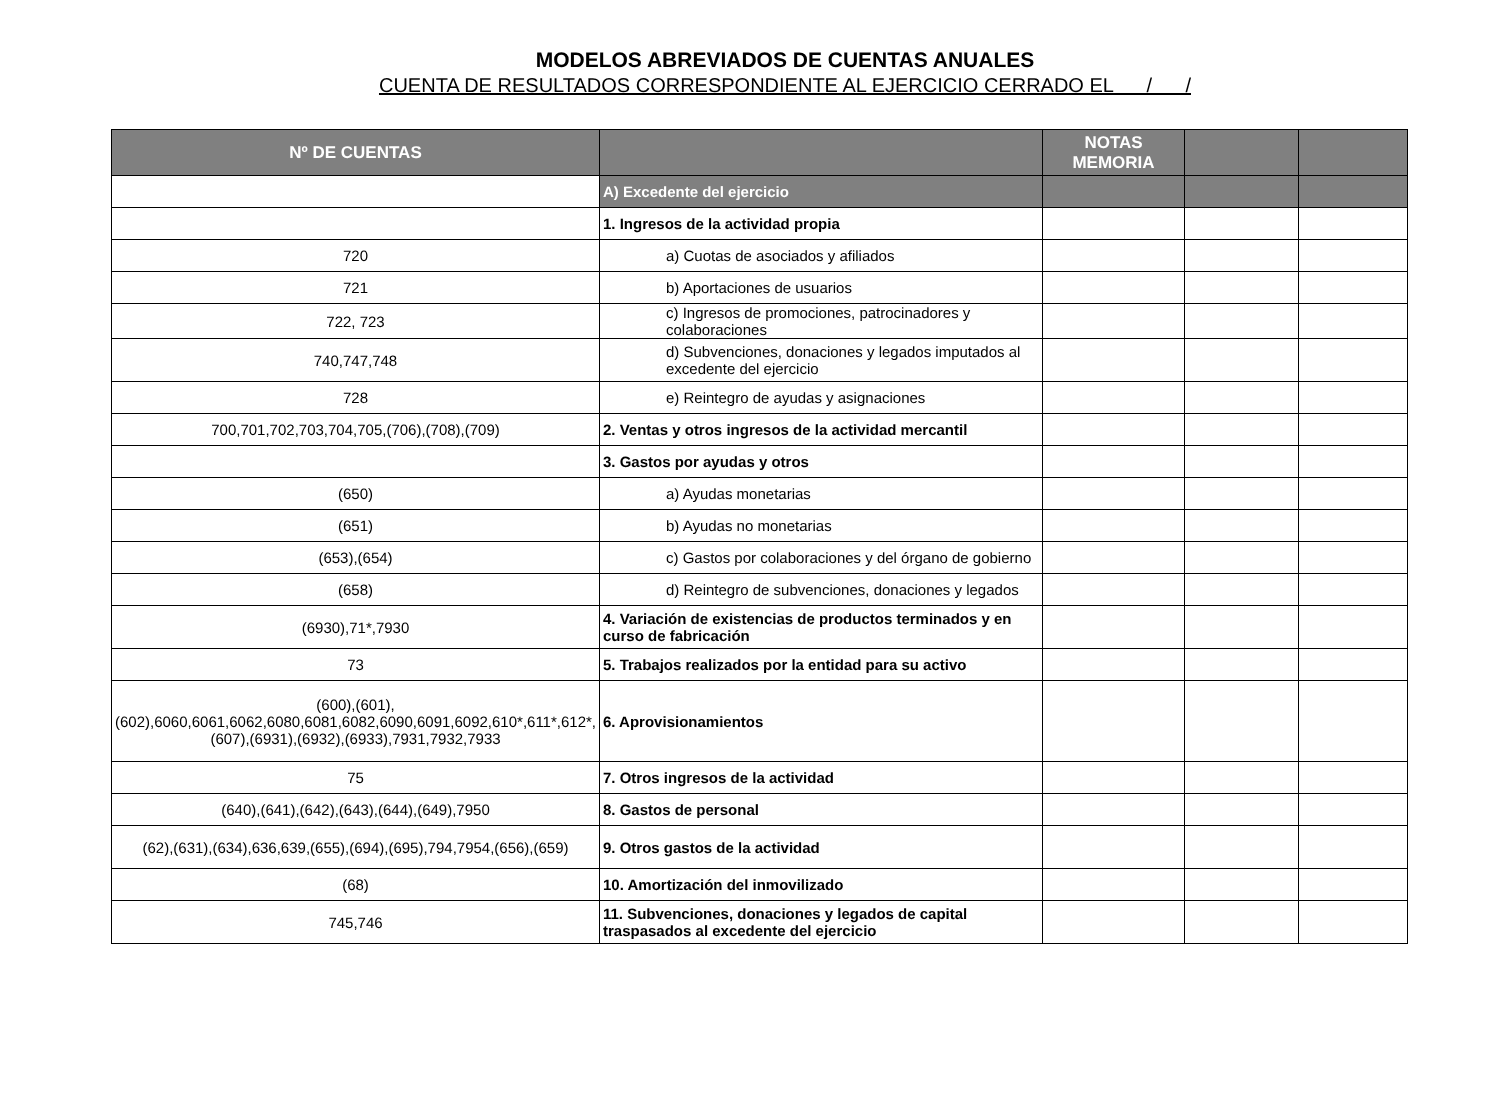MODELOS ABREVIADOS DE CUENTAS ANUALES
CUENTA DE RESULTADOS CORRESPONDIENTE AL EJERCICIO CERRADO EL / /
| Nº DE CUENTAS | | NOTAS MEMORIA | | |
| --- | --- | --- | --- | --- |
| | A) Excedente del ejercicio | | | |
| | 1. Ingresos de la actividad propia | | | |
| 720 | a) Cuotas de asociados y afiliados | | | |
| 721 | b) Aportaciones de usuarios | | | |
| 722, 723 | c) Ingresos de promociones, patrocinadores y colaboraciones | | | |
| 740,747,748 | d) Subvenciones, donaciones y legados imputados al excedente del ejercicio | | | |
| 728 | e) Reintegro de ayudas y asignaciones | | | |
| 700,701,702,703,704,705,(706),(708),(709) | 2. Ventas y otros ingresos de la actividad mercantil | | | |
| | 3. Gastos por ayudas y otros | | | |
| (650) | a) Ayudas monetarias | | | |
| (651) | b) Ayudas no monetarias | | | |
| (653),(654) | c) Gastos por colaboraciones y del órgano de gobierno | | | |
| (658) | d) Reintegro de subvenciones, donaciones y legados | | | |
| (6930),71*,7930 | 4. Variación de existencias de productos terminados y en curso de fabricación | | | |
| 73 | 5. Trabajos realizados por la entidad para su activo | | | |
| (600),(601),(602),6060,6061,6062,6080,6081,6082,6090,6091,6092,610*,611*,612*,(607),(6931),(6932),(6933),7931,7932,7933 | 6. Aprovisionamientos | | | |
| 75 | 7. Otros ingresos de la actividad | | | |
| (640),(641),(642),(643),(644),(649),7950 | 8. Gastos de personal | | | |
| (62),(631),(634),636,639,(655),(694),(695),794,7954,(656),(659) | 9. Otros gastos de la actividad | | | |
| (68) | 10. Amortización del inmovilizado | | | |
| 745,746 | 11. Subvenciones, donaciones y legados de capital traspasados al excedente del ejercicio | | | |